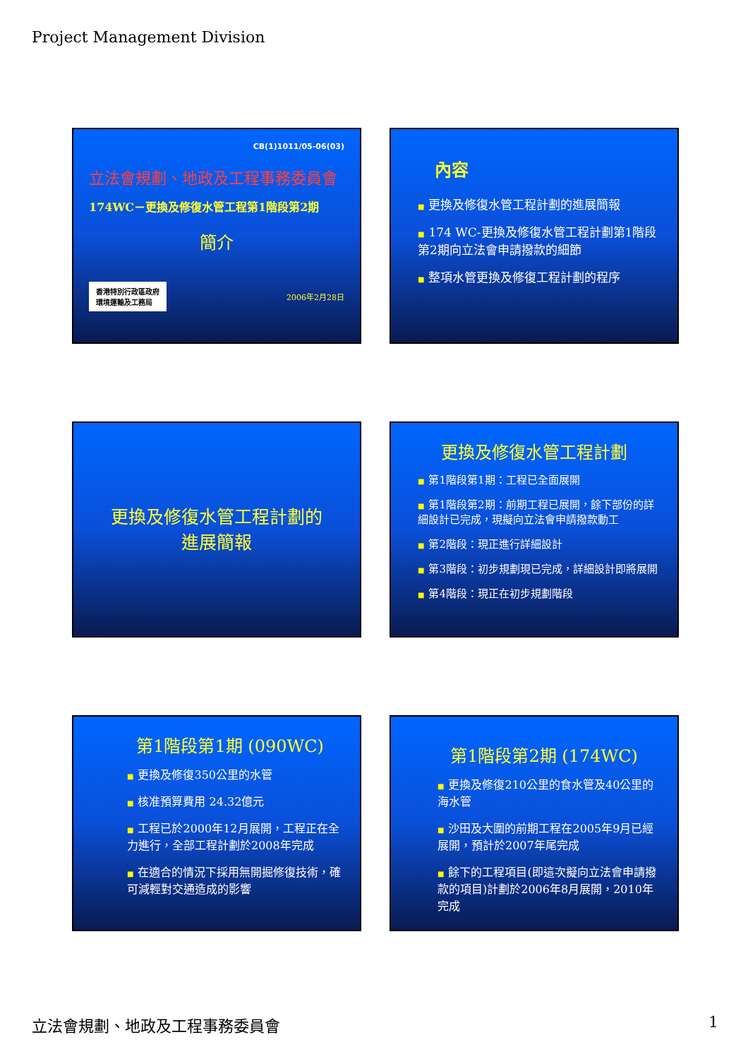Project Management Division
CB(1)1011/05-06(03)
立法會規劃、地政及工程事務委員會
174WC－更換及修復水管工程第1階段第2期
簡介
香港特別行政區政府
環境運輸及工務局
2006年2月28日
內容
■ 更換及修復水管工程計劃的進展簡報
■ 174 WC-更換及修復水管工程計劃第1階段第2期向立法會申請撥款的細節
■ 整項水管更換及修復工程計劃的程序
更換及修復水管工程計劃的
進展簡報
更換及修復水管工程計劃
■ 第1階段第1期：工程已全面展開
■ 第1階段第2期：前期工程已展開，餘下部份的詳細設計已完成，現擬向立法會申請撥款動工
■ 第2階段：現正進行詳細設計
■ 第3階段：初步規劃現已完成，詳細設計即將展開
■ 第4階段：現正在初步規劃階段
第1階段第1期 (090WC)
■ 更換及修復350公里的水管
■ 核准預算費用 24.32億元
■ 工程已於2000年12月展開，工程正在全力進行，全部工程計劃於2008年完成
■ 在適合的情況下採用無開掘修復技術，確可減輕對交通造成的影響
第1階段第2期 (174WC)
■ 更換及修復210公里的食水管及40公里的海水管
■ 沙田及大圍的前期工程在2005年9月已經展開，預計於2007年尾完成
■ 餘下的工程項目(即這次擬向立法會申請撥款的項目)計劃於2006年8月展開，2010年完成
立法會規劃、地政及工程事務委員會 1